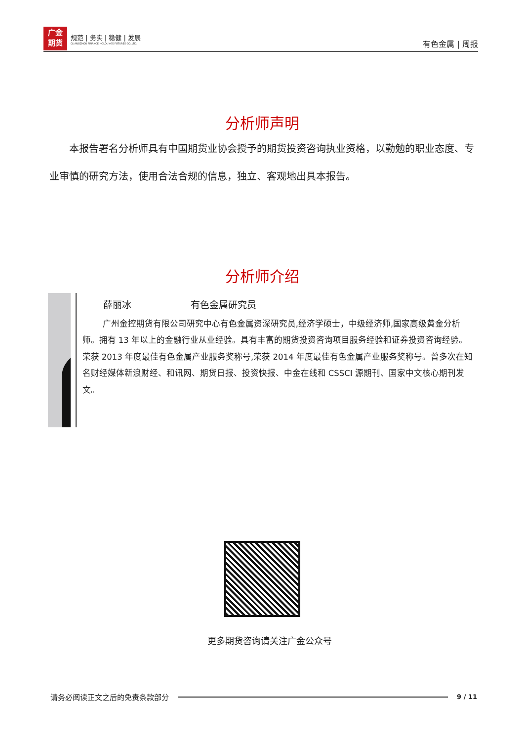广金
期货
规范 | 务实 | 稳健 | 发展
GUANGZHOU FINANCE HOLDUNGS FUTURES CO.,LTD.
有色金属 | 周报
分析师声明
本报告署名分析师具有中国期货业协会授予的期货投资咨询执业资格，以勤勉的职业态度、专业审慎的研究方法，使用合法合规的信息，独立、客观地出具本报告。
分析师介绍
薛丽冰 有色金属研究员
广州金控期货有限公司研究中心有色金属资深研究员,经济学硕士，中级经济师,国家高级黄金分析师。拥有 13 年以上的金融行业从业经验。具有丰富的期货投资咨询项目服务经验和证券投资咨询经验。荣获 2013 年度最佳有色金属产业服务奖称号,荣获 2014 年度最佳有色金属产业服务奖称号。曾多次在知名财经媒体新浪财经、和讯网、期货日报、投资快报、中金在线和 CSSCI 源期刊、国家中文核心期刊发文。
更多期货咨询请关注广金公众号
请务必阅读正文之后的免责条款部分 9 / 11